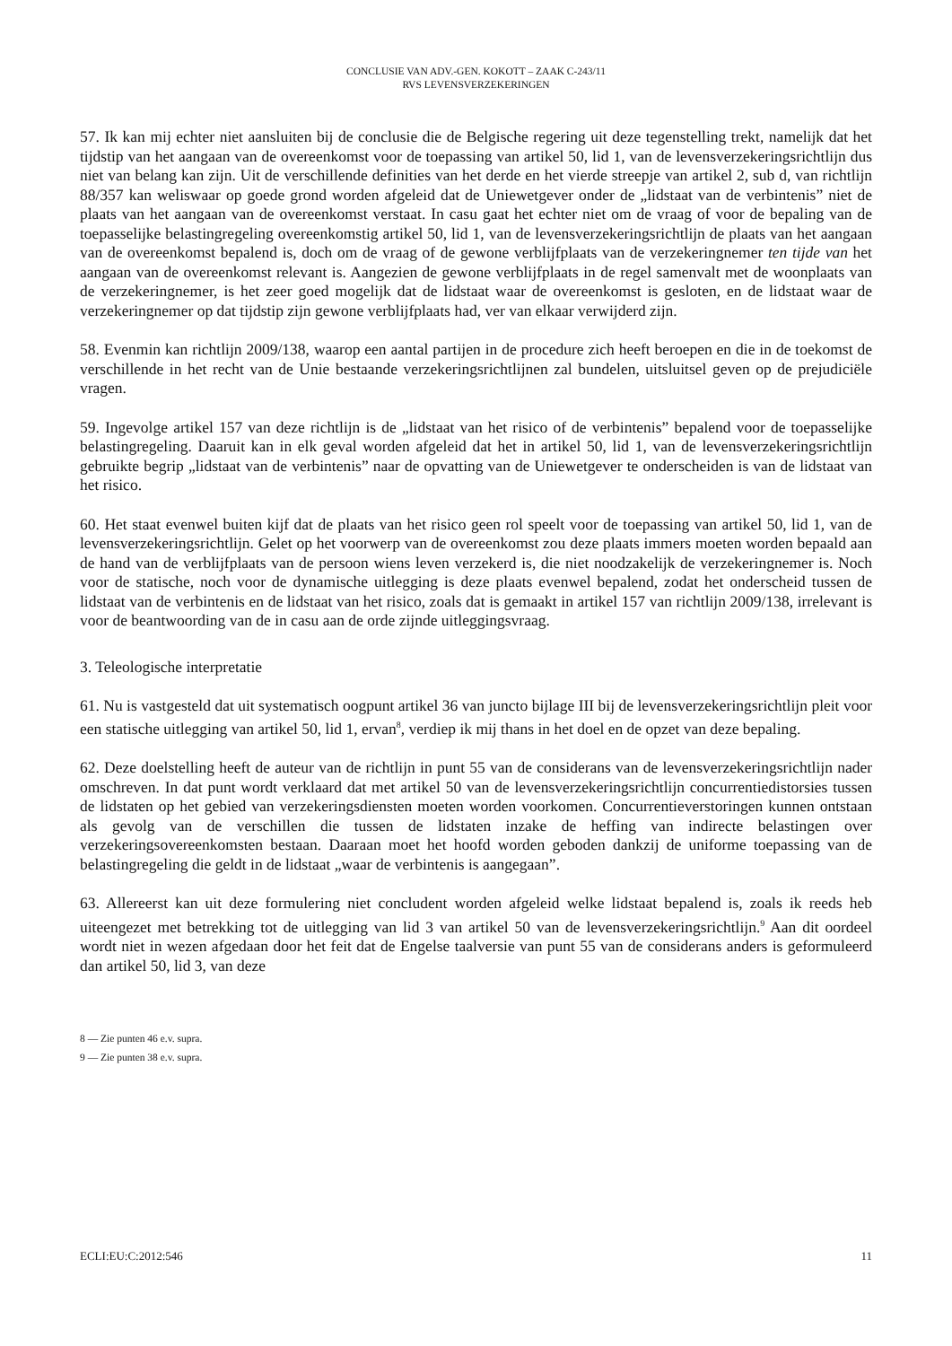CONCLUSIE VAN ADV.-GEN. KOKOTT – ZAAK C-243/11
RVS LEVENSVERZEKERINGEN
57. Ik kan mij echter niet aansluiten bij de conclusie die de Belgische regering uit deze tegenstelling trekt, namelijk dat het tijdstip van het aangaan van de overeenkomst voor de toepassing van artikel 50, lid 1, van de levensverzekeringsrichtlijn dus niet van belang kan zijn. Uit de verschillende definities van het derde en het vierde streepje van artikel 2, sub d, van richtlijn 88/357 kan weliswaar op goede grond worden afgeleid dat de Uniewetgever onder de „lidstaat van de verbintenis” niet de plaats van het aangaan van de overeenkomst verstaat. In casu gaat het echter niet om de vraag of voor de bepaling van de toepasselijke belastingregeling overeenkomstig artikel 50, lid 1, van de levensverzekeringsrichtlijn de plaats van het aangaan van de overeenkomst bepalend is, doch om de vraag of de gewone verblijfplaats van de verzekeringnemer ten tijde van het aangaan van de overeenkomst relevant is. Aangezien de gewone verblijfplaats in de regel samenvalt met de woonplaats van de verzekeringnemer, is het zeer goed mogelijk dat de lidstaat waar de overeenkomst is gesloten, en de lidstaat waar de verzekeringnemer op dat tijdstip zijn gewone verblijfplaats had, ver van elkaar verwijderd zijn.
58. Evenmin kan richtlijn 2009/138, waarop een aantal partijen in de procedure zich heeft beroepen en die in de toekomst de verschillende in het recht van de Unie bestaande verzekeringsrichtlijnen zal bundelen, uitsluitsel geven op de prejudiciële vragen.
59. Ingevolge artikel 157 van deze richtlijn is de „lidstaat van het risico of de verbintenis” bepalend voor de toepasselijke belastingregeling. Daaruit kan in elk geval worden afgeleid dat het in artikel 50, lid 1, van de levensverzekeringsrichtlijn gebruikte begrip „lidstaat van de verbintenis” naar de opvatting van de Uniewetgever te onderscheiden is van de lidstaat van het risico.
60. Het staat evenwel buiten kijf dat de plaats van het risico geen rol speelt voor de toepassing van artikel 50, lid 1, van de levensverzekeringsrichtlijn. Gelet op het voorwerp van de overeenkomst zou deze plaats immers moeten worden bepaald aan de hand van de verblijfplaats van de persoon wiens leven verzekerd is, die niet noodzakelijk de verzekeringnemer is. Noch voor de statische, noch voor de dynamische uitlegging is deze plaats evenwel bepalend, zodat het onderscheid tussen de lidstaat van de verbintenis en de lidstaat van het risico, zoals dat is gemaakt in artikel 157 van richtlijn 2009/138, irrelevant is voor de beantwoording van de in casu aan de orde zijnde uitleggingsvraag.
3. Teleologische interpretatie
61. Nu is vastgesteld dat uit systematisch oogpunt artikel 36 van juncto bijlage III bij de levensverzekeringsrichtlijn pleit voor een statische uitlegging van artikel 50, lid 1, ervan<sup>8</sup>, verdiep ik mij thans in het doel en de opzet van deze bepaling.
62. Deze doelstelling heeft de auteur van de richtlijn in punt 55 van de considerans van de levensverzekeringsrichtlijn nader omschreven. In dat punt wordt verklaard dat met artikel 50 van de levensverzekeringsrichtlijn concurrentiedistorsies tussen de lidstaten op het gebied van verzekeringsdiensten moeten worden voorkomen. Concurrentieverstoringen kunnen ontstaan als gevolg van de verschillen die tussen de lidstaten inzake de heffing van indirecte belastingen over verzekeringsovereenkomsten bestaan. Daaraan moet het hoofd worden geboden dankzij de uniforme toepassing van de belastingregeling die geldt in de lidstaat „waar de verbintenis is aangegaan”.
63. Allereerst kan uit deze formulering niet concludent worden afgeleid welke lidstaat bepalend is, zoals ik reeds heb uiteengezet met betrekking tot de uitlegging van lid 3 van artikel 50 van de levensverzekeringsrichtlijn.<sup>9</sup> Aan dit oordeel wordt niet in wezen afgedaan door het feit dat de Engelse taalversie van punt 55 van de considerans anders is geformuleerd dan artikel 50, lid 3, van deze
8 — Zie punten 46 e.v. supra.
9 — Zie punten 38 e.v. supra.
ECLI:EU:C:2012:546 11